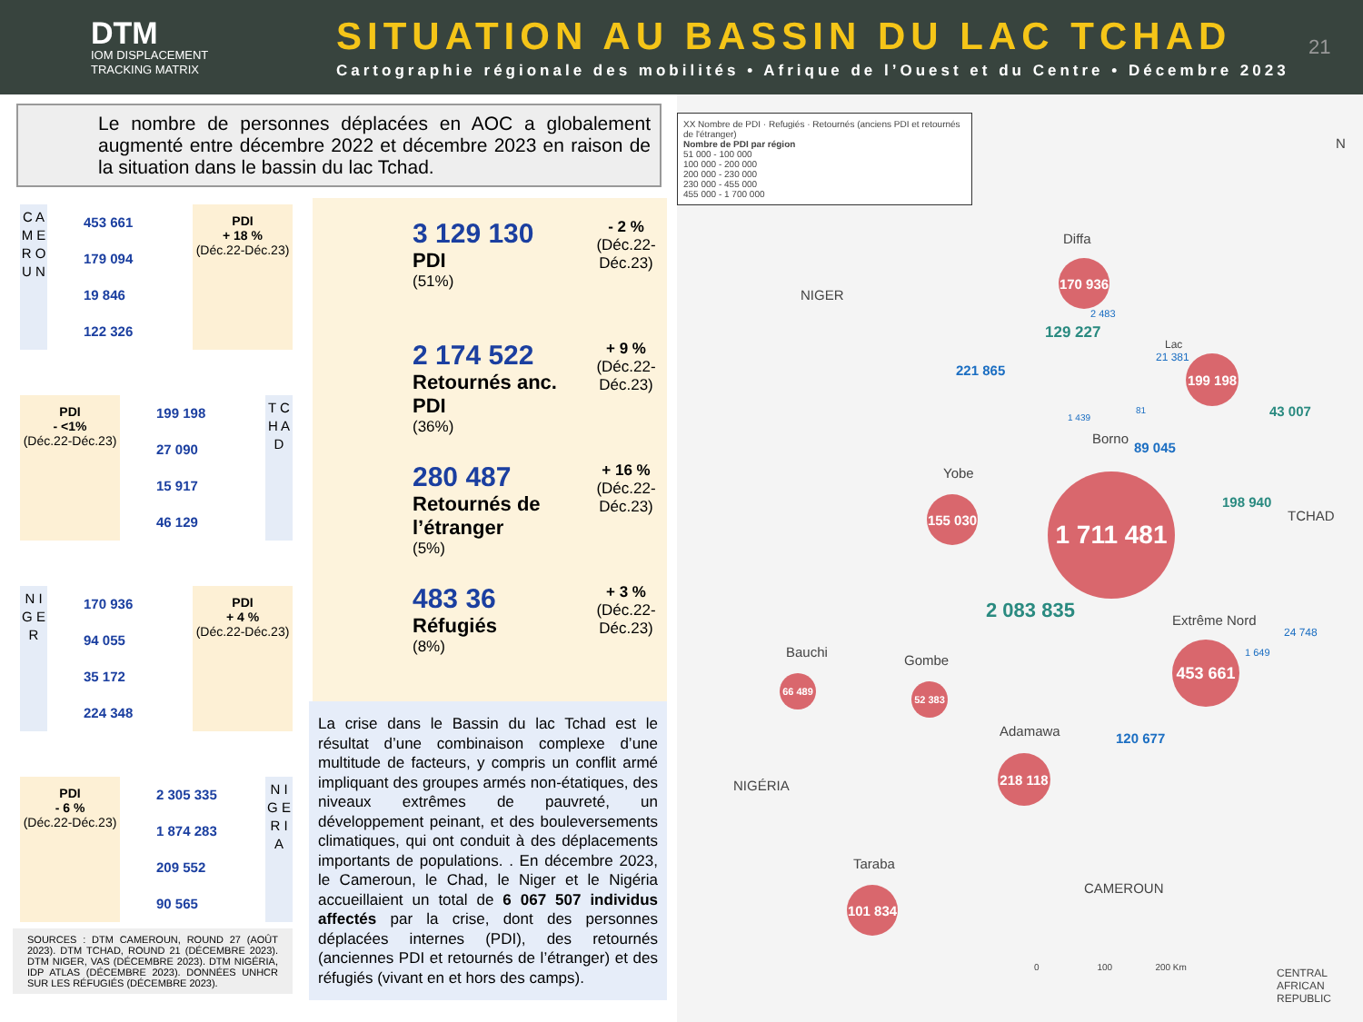DTM
IOM DISPLACEMENT
TRACKING MATRIX
SITUATION AU BASSIN DU LAC TCHAD
Cartographie régionale des mobilités • Afrique de l’Ouest et du Centre • Décembre 2023
21
Le nombre de personnes déplacées en AOC a globalement augmenté entre décembre 2022 et décembre 2023 en raison de la situation dans le bassin du lac Tchad.
C A M E R O U N
453 661
179 094
19 846
122 326
PDI
+ 18 %
(Déc.22-Déc.23)
PDI
- <1%
(Déc.22-Déc.23)
199 198
27 090
15 917
46 129
T C H A D
N I G E R
170 936
94 055
35 172
224 348
PDI
+ 4 %
(Déc.22-Déc.23)
PDI
- 6 %
(Déc.22-Déc.23)
2 305 335
1 874 283
209 552
90 565
N I G E R I A
3 129 130
PDI
(51%)
- 2 %
(Déc.22-Déc.23)
2 174 522
Retournés anc. PDI
(36%)
+ 9 %
(Déc.22-Déc.23)
280 487
Retournés de l’étranger
(5%)
+ 16 %
(Déc.22-Déc.23)
483 36
Réfugiés
(8%)
+ 3 %
(Déc.22-Déc.23)
La crise dans le Bassin du lac Tchad est le résultat d’une combinaison complexe d’une multitude de facteurs, y compris un conflit armé impliquant des groupes armés non-étatiques, des niveaux extrêmes de pauvreté, un développement peinant, et des bouleversements climatiques, qui ont conduit à des déplacements importants de populations. . En décembre 2023, le Cameroun, le Chad, le Niger et le Nigéria accueillaient un total de 6 067 507 individus affectés par la crise, dont des personnes déplacées internes (PDI), des retournés (anciennes PDI et retournés de l’étranger) et des réfugiés (vivant en et hors des camps).
SOURCES : DTM CAMEROUN, ROUND 27 (AOÛT 2023). DTM TCHAD, ROUND 21 (DÉCEMBRE 2023). DTM NIGER, VAS (DÉCEMBRE 2023). DTM NIGÉRIA, IDP ATLAS (DÉCEMBRE 2023). DONNÉES UNHCR SUR LES RÉFUGIÉS (DÉCEMBRE 2023).
XX Nombre de PDI · Refugiés · Retournés (anciens PDI et retournés de l'étranger)
Nombre de PDI par région
51 000 - 100 000
100 000 - 200 000
200 000 - 230 000
230 000 - 455 000
455 000 - 1 700 000
N
Diffa
170 936
NIGER
2 483
129 227
Lac
21 381
221 865
199 198
1 439
81 43 007
Borno
89 045
Yobe
198 940
TCHAD
155 030
1 711 481
2 083 835 Extrême Nord
24 748
Bauchi
Gombe 1 649
66 489
52 383
453 661
Adamawa 120 677
218 118
NIGÉRIA
Taraba
101 834
CAMEROUN
0 100 200 Km
CENTRAL AFRICAN REPUBLIC